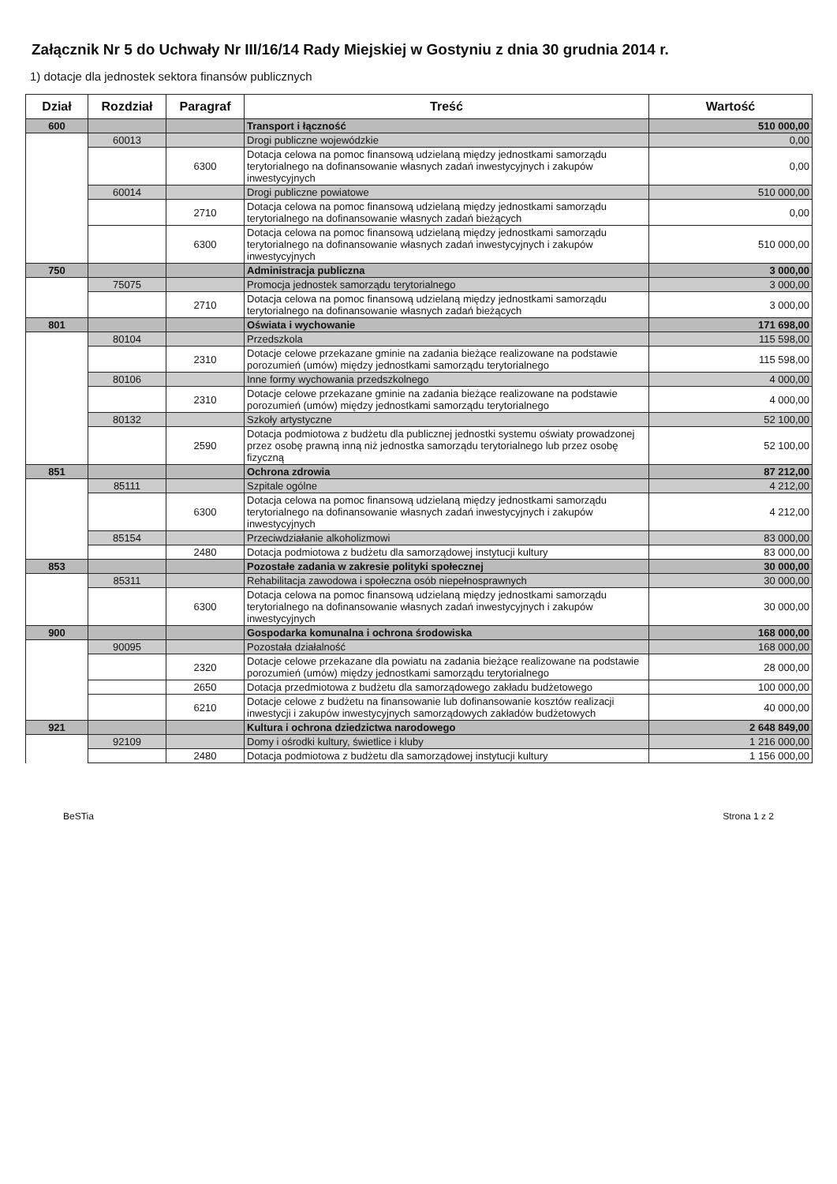Załącznik Nr 5 do Uchwały Nr III/16/14 Rady Miejskiej w Gostyniu z dnia 30 grudnia 2014 r.
1) dotacje dla jednostek sektora finansów publicznych
| Dział | Rozdział | Paragraf | Treść | Wartość |
| --- | --- | --- | --- | --- |
| 600 | | | Transport i łączność | 510 000,00 |
| | 60013 | | Drogi publiczne wojewódzkie | 0,00 |
| | | 6300 | Dotacja celowa na pomoc finansową udzielaną między jednostkami samorządu terytorialnego na dofinansowanie własnych zadań inwestycyjnych i zakupów inwestycyjnych | 0,00 |
| | 60014 | | Drogi publiczne powiatowe | 510 000,00 |
| | | 2710 | Dotacja celowa na pomoc finansową udzielaną między jednostkami samorządu terytorialnego na dofinansowanie własnych zadań bieżących | 0,00 |
| | | 6300 | Dotacja celowa na pomoc finansową udzielaną między jednostkami samorządu terytorialnego na dofinansowanie własnych zadań inwestycyjnych i zakupów inwestycyjnych | 510 000,00 |
| 750 | | | Administracja publiczna | 3 000,00 |
| | 75075 | | Promocja jednostek samorządu terytorialnego | 3 000,00 |
| | | 2710 | Dotacja celowa na pomoc finansową udzielaną między jednostkami samorządu terytorialnego na dofinansowanie własnych zadań bieżących | 3 000,00 |
| 801 | | | Oświata i wychowanie | 171 698,00 |
| | 80104 | | Przedszkola | 115 598,00 |
| | | 2310 | Dotacje celowe przekazane gminie na zadania bieżące realizowane na podstawie porozumień (umów) między jednostkami samorządu terytorialnego | 115 598,00 |
| | 80106 | | Inne formy wychowania przedszkolnego | 4 000,00 |
| | | 2310 | Dotacje celowe przekazane gminie na zadania bieżące realizowane na podstawie porozumień (umów) między jednostkami samorządu terytorialnego | 4 000,00 |
| | 80132 | | Szkoły artystyczne | 52 100,00 |
| | | 2590 | Dotacja podmiotowa z budżetu dla publicznej jednostki systemu oświaty prowadzonej przez osobę prawną inną niż jednostka samorządu terytorialnego lub przez osobę fizyczną | 52 100,00 |
| 851 | | | Ochrona zdrowia | 87 212,00 |
| | 85111 | | Szpitale ogólne | 4 212,00 |
| | | 6300 | Dotacja celowa na pomoc finansową udzielaną między jednostkami samorządu terytorialnego na dofinansowanie własnych zadań inwestycyjnych i zakupów inwestycyjnych | 4 212,00 |
| | 85154 | | Przeciwdziałanie alkoholizmowi | 83 000,00 |
| | | 2480 | Dotacja podmiotowa z budżetu dla samorządowej instytucji kultury | 83 000,00 |
| 853 | | | Pozostałe zadania w zakresie polityki społecznej | 30 000,00 |
| | 85311 | | Rehabilitacja zawodowa i społeczna osób niepełnosprawnych | 30 000,00 |
| | | 6300 | Dotacja celowa na pomoc finansową udzielaną między jednostkami samorządu terytorialnego na dofinansowanie własnych zadań inwestycyjnych i zakupów inwestycyjnych | 30 000,00 |
| 900 | | | Gospodarka komunalna i ochrona środowiska | 168 000,00 |
| | 90095 | | Pozostała działalność | 168 000,00 |
| | | 2320 | Dotacje celowe przekazane dla powiatu na zadania bieżące realizowane na podstawie porozumień (umów) między jednostkami samorządu terytorialnego | 28 000,00 |
| | | 2650 | Dotacja przedmiotowa z budżetu dla samorządowego zakładu budżetowego | 100 000,00 |
| | | 6210 | Dotacje celowe z budżetu na finansowanie lub dofinansowanie kosztów realizacji inwestycji i zakupów inwestycyjnych samorządowych zakładów budżetowych | 40 000,00 |
| 921 | | | Kultura i ochrona dziedzictwa narodowego | 2 648 849,00 |
| | 92109 | | Domy i ośrodki kultury, świetlice i kluby | 1 216 000,00 |
| | | 2480 | Dotacja podmiotowa z budżetu dla samorządowej instytucji kultury | 1 156 000,00 |
BeSTia Strona 1 z 2